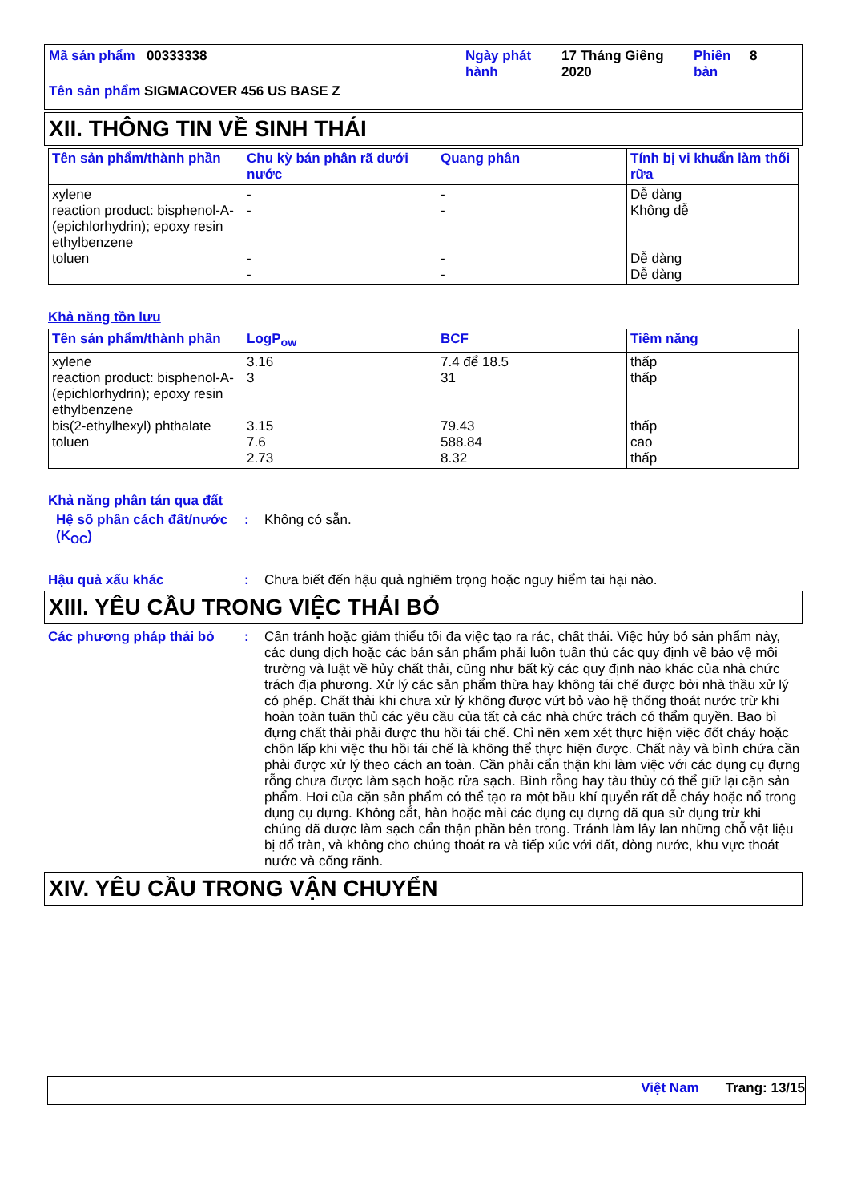Mã sản phẩm 00333338 Ngày phát hành
17 Tháng Giêng 2020
Phiên bản
8
Tên sản phẩm SIGMACOVER 456 US BASE Z
XII. THÔNG TIN VỀ SINH THÁI
| Tên sản phẩm/thành phần | Chu kỳ bán phân rã dưới nước | Quang phân | Tính bị vi khuẩn làm thối rữa |
| --- | --- | --- | --- |
| xylene reaction product: bisphenol-A-(epichlorhydrin); epoxy resin ethylbenzene toluen | - - - - | - - - - | Dễ dàng Không dễ Dễ dàng Dễ dàng |
Khả năng tồn lưu
| Tên sản phẩm/thành phần | LogP<sub>ow</sub> | BCF | Tiềm năng |
| --- | --- | --- | --- |
| xylene reaction product: bisphenol-A-(epichlorhydrin); epoxy resin ethylbenzene bis(2-ethylhexyl) phthalate toluen | 3.16 3 3.15 7.6 2.73 | 7.4 để 18.5 31 79.43 588.84 8.32 | thấp thấp thấp cao thấp |
Khả năng phân tán qua đất
Hệ số phân cách đất/nước (K<sub>OC</sub>)
: Không có sẵn.
Hậu quả xấu khác : Chưa biết đến hậu quả nghiêm trọng hoặc nguy hiểm tai hại nào.
XIII. YÊU CẦU TRONG VIỆC THẢI BỎ
Các phương pháp thải bỏ : Cần tránh hoặc giảm thiểu tối đa việc tạo ra rác, chất thải. Việc hủy bỏ sản phẩm này, các dung dịch hoặc các bán sản phẩm phải luôn tuân thủ các quy định về bảo vệ môi trường và luật về hủy chất thải, cũng như bất kỳ các quy định nào khác của nhà chức trách địa phương. Xử lý các sản phẩm thừa hay không tái chế được bởi nhà thầu xử lý có phép. Chất thải khi chưa xử lý không được vứt bỏ vào hệ thống thoát nước trừ khi hoàn toàn tuân thủ các yêu cầu của tất cả các nhà chức trách có thẩm quyền. Bao bì đựng chất thải phải được thu hồi tái chế. Chỉ nên xem xét thực hiện việc đốt cháy hoặc chôn lấp khi việc thu hồi tái chế là không thể thực hiện được. Chất này và bình chứa cần phải được xử lý theo cách an toàn. Cần phải cẩn thận khi làm việc với các dụng cụ đựng rỗng chưa được làm sạch hoặc rửa sạch. Bình rỗng hay tàu thủy có thể giữ lại cặn sản phẩm. Hơi của cặn sản phẩm có thể tạo ra một bầu khí quyển rất dễ cháy hoặc nổ trong dụng cụ đựng. Không cắt, hàn hoặc mài các dụng cụ đựng đã qua sử dụng trừ khi chúng đã được làm sạch cẩn thận phần bên trong. Tránh làm lây lan những chỗ vật liệu bị đổ tràn, và không cho chúng thoát ra và tiếp xúc với đất, dòng nước, khu vực thoát nước và cống rãnh.
XIV. YÊU CẦU TRONG VẬN CHUYỂN
Việt Nam Trang: 13/15